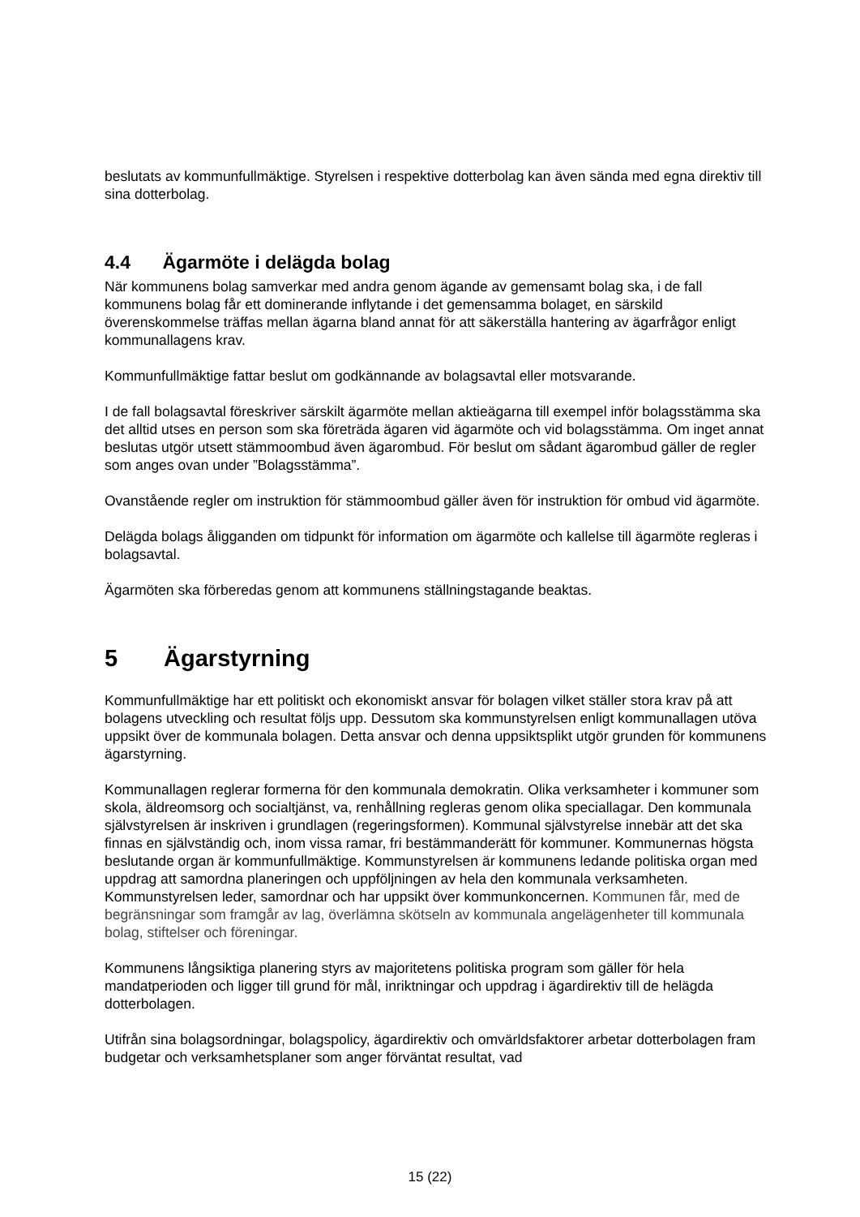beslutats av kommunfullmäktige. Styrelsen i respektive dotterbolag kan även sända med egna direktiv till sina dotterbolag.
4.4 Ägarmöte i delägda bolag
När kommunens bolag samverkar med andra genom ägande av gemensamt bolag ska, i de fall kommunens bolag får ett dominerande inflytande i det gemensamma bolaget, en särskild överenskommelse träffas mellan ägarna bland annat för att säkerställa hantering av ägarfrågor enligt kommunallagens krav.
Kommunfullmäktige fattar beslut om godkännande av bolagsavtal eller motsvarande.
I de fall bolagsavtal föreskriver särskilt ägarmöte mellan aktieägarna till exempel inför bolagsstämma ska det alltid utses en person som ska företräda ägaren vid ägarmöte och vid bolagsstämma. Om inget annat beslutas utgör utsett stämmoombud även ägarombud. För beslut om sådant ägarombud gäller de regler som anges ovan under ”Bolagsstämma”.
Ovanstående regler om instruktion för stämmoombud gäller även för instruktion för ombud vid ägarmöte.
Delägda bolags åligganden om tidpunkt för information om ägarmöte och kallelse till ägarmöte regleras i bolagsavtal.
Ägarmöten ska förberedas genom att kommunens ställningstagande beaktas.
5 Ägarstyrning
Kommunfullmäktige har ett politiskt och ekonomiskt ansvar för bolagen vilket ställer stora krav på att bolagens utveckling och resultat följs upp. Dessutom ska kommunstyrelsen enligt kommunallagen utöva uppsikt över de kommunala bolagen. Detta ansvar och denna uppsiktsplikt utgör grunden för kommunens ägarstyrning.
Kommunallagen reglerar formerna för den kommunala demokratin. Olika verksamheter i kommuner som skola, äldreomsorg och socialtjänst, va, renhållning regleras genom olika speciallagar. Den kommunala självstyrelsen är inskriven i grundlagen (regeringsformen). Kommunal självstyrelse innebär att det ska finnas en självständig och, inom vissa ramar, fri bestämmanderätt för kommuner. Kommunernas högsta beslutande organ är kommunfullmäktige. Kommunstyrelsen är kommunens ledande politiska organ med uppdrag att samordna planeringen och uppföljningen av hela den kommunala verksamheten. Kommunstyrelsen leder, samordnar och har uppsikt över kommunkoncernen. Kommunen får, med de begränsningar som framgår av lag, överlämna skötseln av kommunala angelägenheter till kommunala bolag, stiftelser och föreningar.
Kommunens långsiktiga planering styrs av majoritetens politiska program som gäller för hela mandatperioden och ligger till grund för mål, inriktningar och uppdrag i ägardirektiv till de helägda dotterbolagen.
Utifrån sina bolagsordningar, bolagspolicy, ägardirektiv och omvärldsfaktorer arbetar dotterbolagen fram budgetar och verksamhetsplaner som anger förväntat resultat, vad
15 (22)